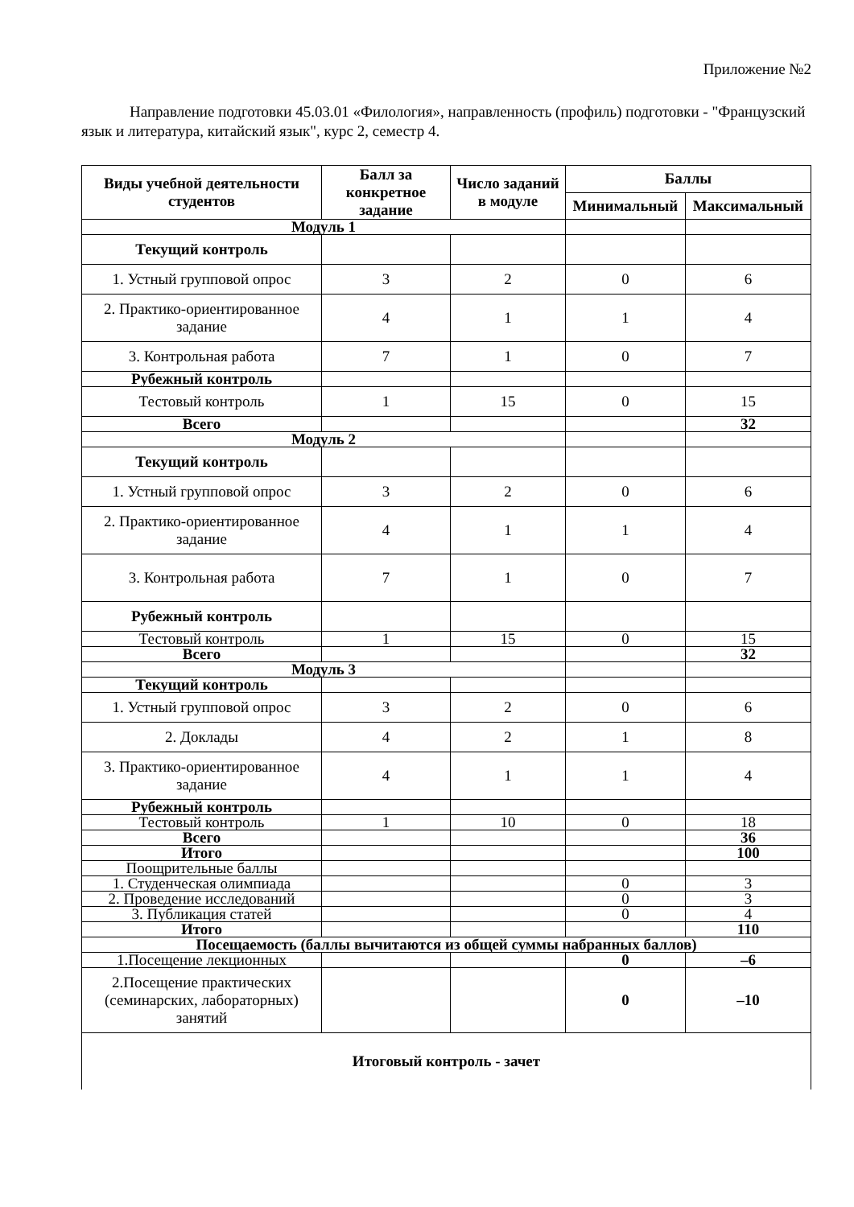Приложение №2
Направление подготовки 45.03.01 «Филология», направленность (профиль) подготовки - "Французский язык и литература, китайский язык", курс 2, семестр 4.
| Виды учебной деятельности студентов | Балл за конкретное задание | Число заданий в модуле | Баллы | |
| --- | --- | --- | --- | --- |
| | | | Минимальный | Максимальный |
| Модуль 1 | | | | |
| Текущий контроль | | | | |
| 1. Устный групповой опрос | 3 | 2 | 0 | 6 |
| 2. Практико-ориентированное задание | 4 | 1 | 1 | 4 |
| 3. Контрольная работа | 7 | 1 | 0 | 7 |
| Рубежный контроль | | | | |
| Тестовый контроль | 1 | 15 | 0 | 15 |
| Всего | | | | 32 |
| Модуль 2 | | | | |
| Текущий контроль | | | | |
| 1. Устный групповой опрос | 3 | 2 | 0 | 6 |
| 2. Практико-ориентированное задание | 4 | 1 | 1 | 4 |
| 3. Контрольная работа | 7 | 1 | 0 | 7 |
| Рубежный контроль | | | | |
| Тестовый контроль | 1 | 15 | 0 | 15 |
| Всего | | | | 32 |
| Модуль 3 | | | | |
| Текущий контроль | | | | |
| 1. Устный групповой опрос | 3 | 2 | 0 | 6 |
| 2. Доклады | 4 | 2 | 1 | 8 |
| 3. Практико-ориентированное задание | 4 | 1 | 1 | 4 |
| Рубежный контроль | | | | |
| Тестовый контроль | 1 | 10 | 0 | 18 |
| Всего | | | | 36 |
| Итого | | | | 100 |
| Поощрительные баллы | | | | |
| 1. Студенческая олимпиада | | | 0 | 3 |
| 2. Проведение исследований | | | 0 | 3 |
| 3. Публикация статей | | | 0 | 4 |
| Итого | | | | 110 |
| Посещаемость (баллы вычитаются из общей суммы набранных баллов) | | | | |
| 1.Посещение лекционных | | | 0 | –6 |
| 2.Посещение практических (семинарских, лабораторных) занятий | | | 0 | –10 |
| Итоговый контроль - зачет | | | | |